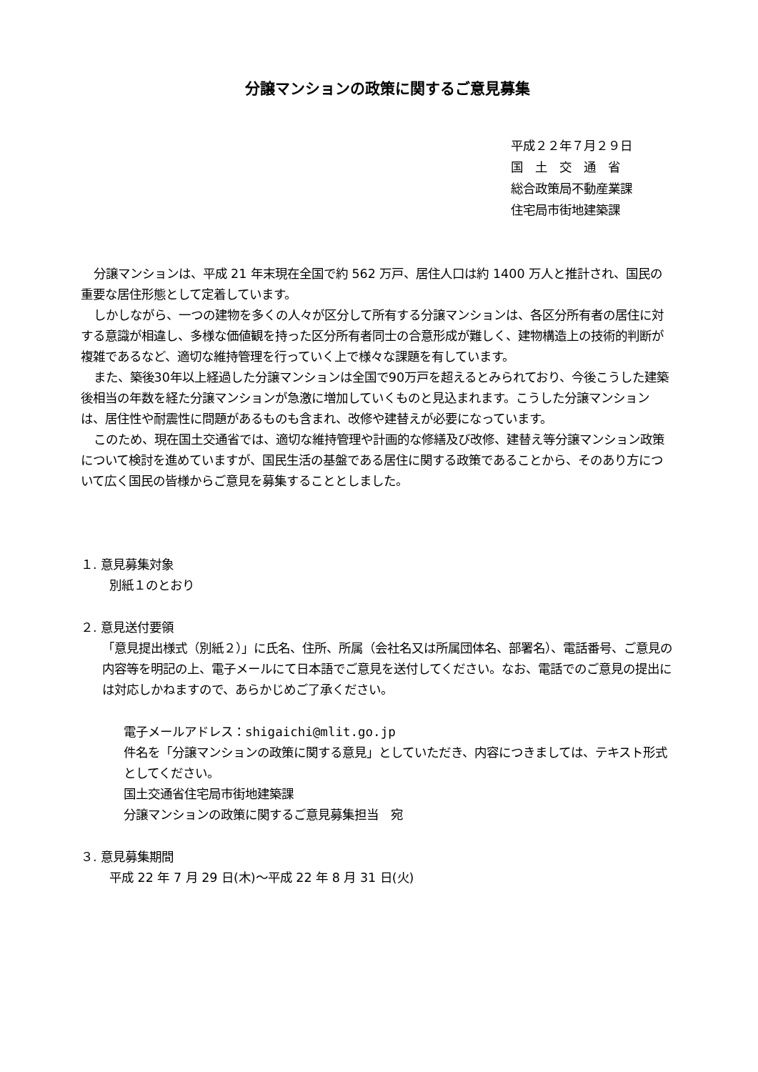分譲マンションの政策に関するご意見募集
平成２２年７月２９日
国　土　交　通　省
総合政策局不動産業課
住宅局市街地建築課
分譲マンションは、平成 21 年末現在全国で約 562 万戸、居住人口は約 1400 万人と推計され、国民の重要な居住形態として定着しています。
しかしながら、一つの建物を多くの人々が区分して所有する分譲マンションは、各区分所有者の居住に対する意識が相違し、多様な価値観を持った区分所有者同士の合意形成が難しく、建物構造上の技術的判断が複雑であるなど、適切な維持管理を行っていく上で様々な課題を有しています。
また、築後30年以上経過した分譲マンションは全国で90万戸を超えるとみられており、今後こうした建築後相当の年数を経た分譲マンションが急激に増加していくものと見込まれます。こうした分譲マンションは、居住性や耐震性に問題があるものも含まれ、改修や建替えが必要になっています。
このため、現在国土交通省では、適切な維持管理や計画的な修繕及び改修、建替え等分譲マンション政策について検討を進めていますが、国民生活の基盤である居住に関する政策であることから、そのあり方について広く国民の皆様からご意見を募集することとしました。
１. 意見募集対象
別紙１のとおり
２. 意見送付要領
「意見提出様式（別紙２）」に氏名、住所、所属（会社名又は所属団体名、部署名）、電話番号、ご意見の内容等を明記の上、電子メールにて日本語でご意見を送付してください。なお、電話でのご意見の提出には対応しかねますので、あらかじめご了承ください。
電子メールアドレス：shigaichi@mlit.go.jp
件名を「分譲マンションの政策に関する意見」としていただき、内容につきましては、テキスト形式としてください。
国土交通省住宅局市街地建築課
分譲マンションの政策に関するご意見募集担当　宛
３. 意見募集期間
平成 22 年 7 月 29 日(木)～平成 22 年 8 月 31 日(火)